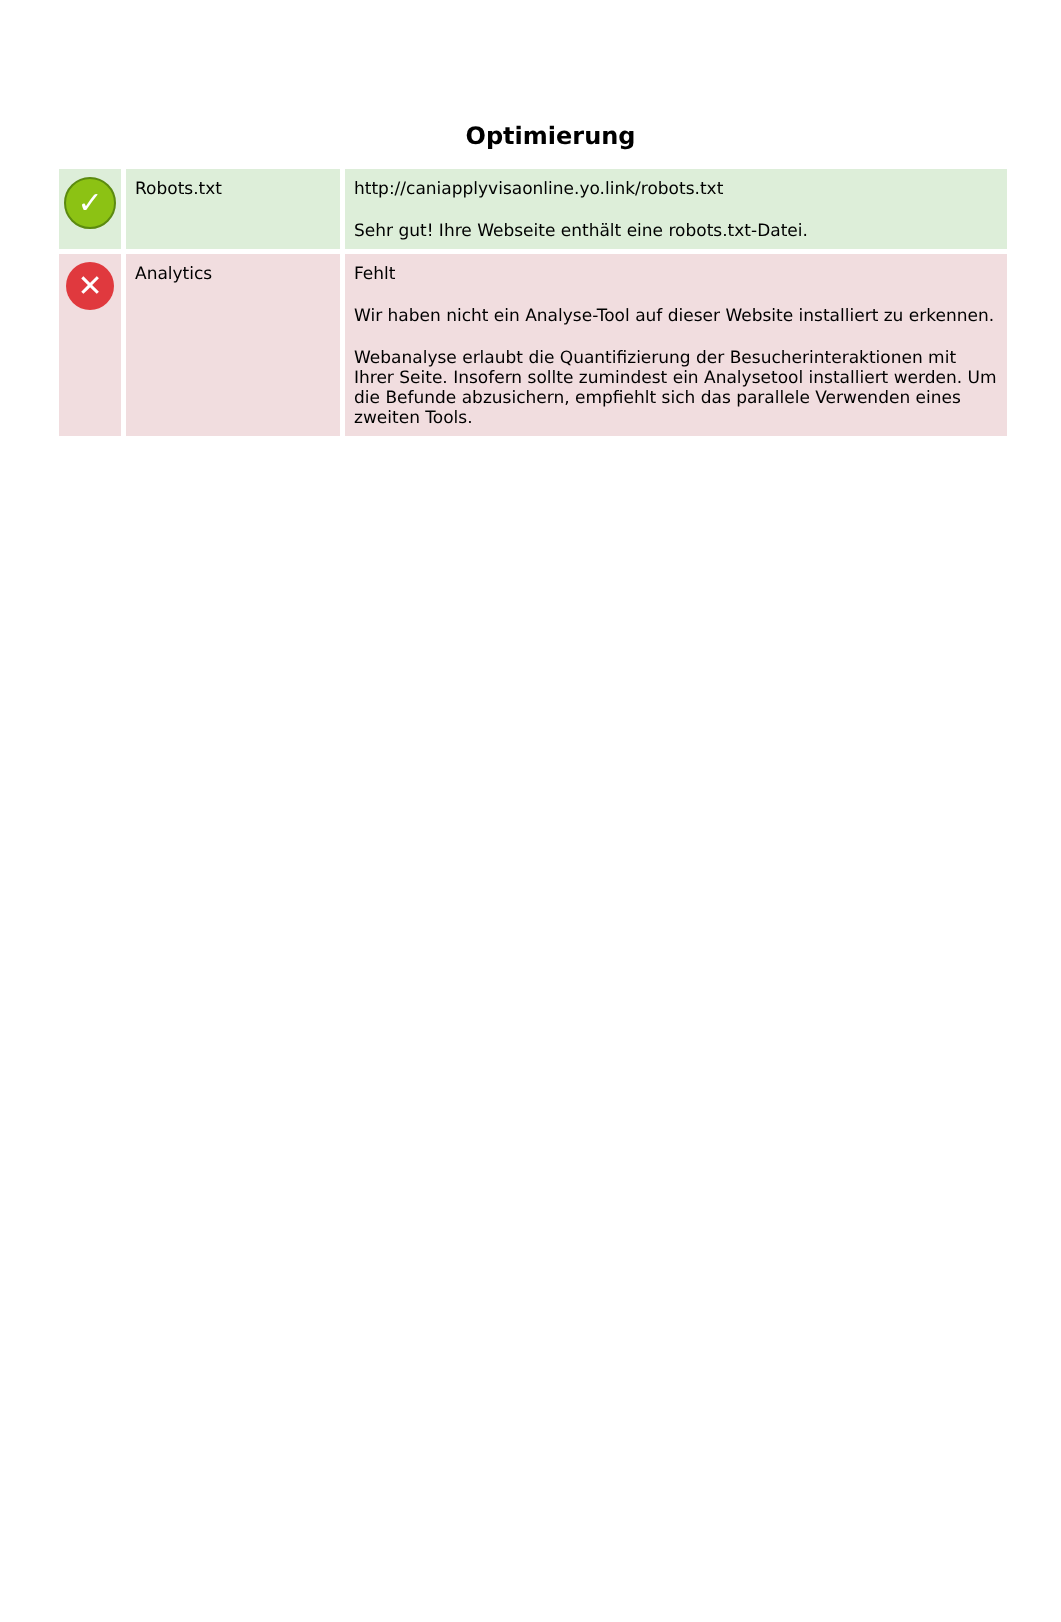Optimierung
| ✓ | Robots.txt | http://caniapplyvisaonline.yo.link/robots.txt Sehr gut! Ihre Webseite enthält eine robots.txt-Datei. |
| ✕ | Analytics | Fehlt Wir haben nicht ein Analyse-Tool auf dieser Website installiert zu erkennen. Webanalyse erlaubt die Quantifizierung der Besucherinteraktionen mit Ihrer Seite. Insofern sollte zumindest ein Analysetool installiert werden. Um die Befunde abzusichern, empfiehlt sich das parallele Verwenden eines zweiten Tools. |